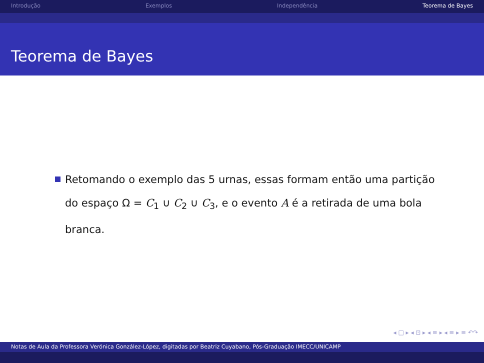Introdução Exemplos Independência Teorema de Bayes
Teorema de Bayes
Retomando o exemplo das 5 urnas, essas formam então uma partição do espaço Ω = C<sub>1</sub> ∪ C<sub>2</sub> ∪ C<sub>3</sub>, e o evento A é a retirada de uma bola branca.
◂ □ ▸ ◂ ⊡ ▸ ◂ ≡ ▸ ◂ ≡ ▸ ≡ ↶↷
Notas de Aula da Professora Verónica González-López, digitadas por Beatriz Cuyabano, Pós-Graduação IMECC/UNICAMP